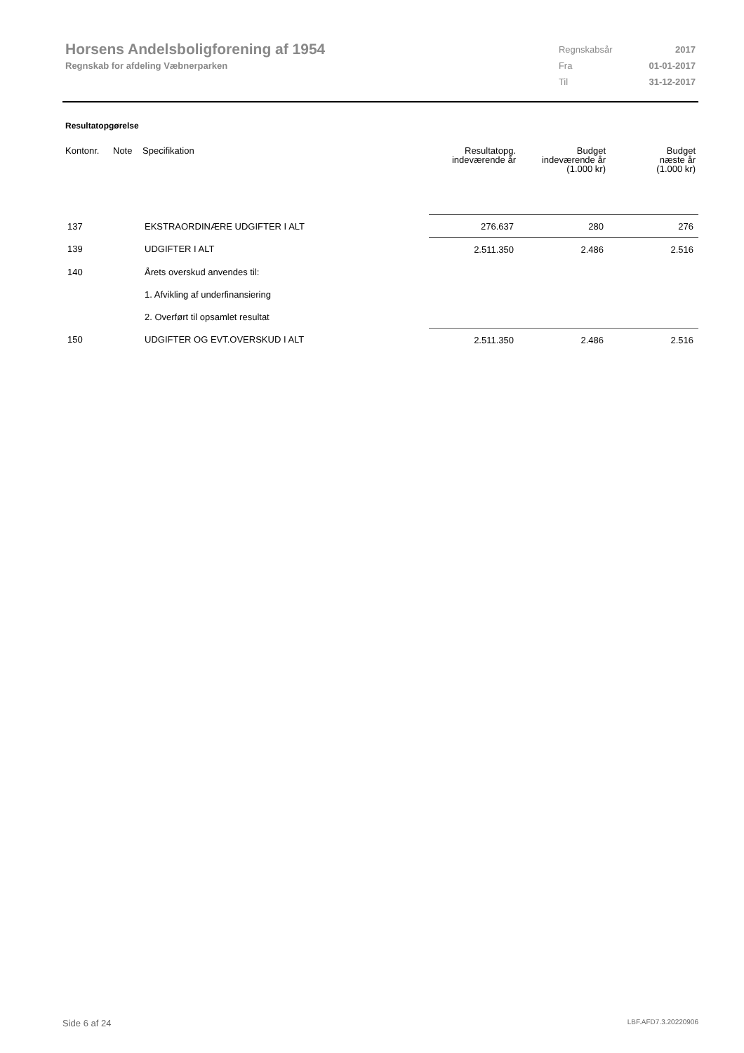Horsens Andelsboligforening af 1954
Regnskab for afdeling Væbnerparken
| Regnskabsår | 2017 |
| Fra | 01-01-2017 |
| Til | 31-12-2017 |
Resultatopgørelse
| Kontonr. | Note | Specifikation | Resultatopg. indeværende år | Budget indeværende år (1.000 kr) | Budget næste år (1.000 kr) |
| --- | --- | --- | --- | --- | --- |
| 137 | | EKSTRAORDINÆRE UDGIFTER I ALT | 276.637 | 280 | 276 |
| 139 | | UDGIFTER I ALT | 2.511.350 | 2.486 | 2.516 |
| 140 | | Årets overskud anvendes til: | | | |
| | | 1. Afvikling af underfinansiering | | | |
| | | 2. Overført til opsamlet resultat | | | |
| 150 | | UDGIFTER OG EVT.OVERSKUD I ALT | 2.511.350 | 2.486 | 2.516 |
Side 6 af 24 LBF.AFD7.3.20220906